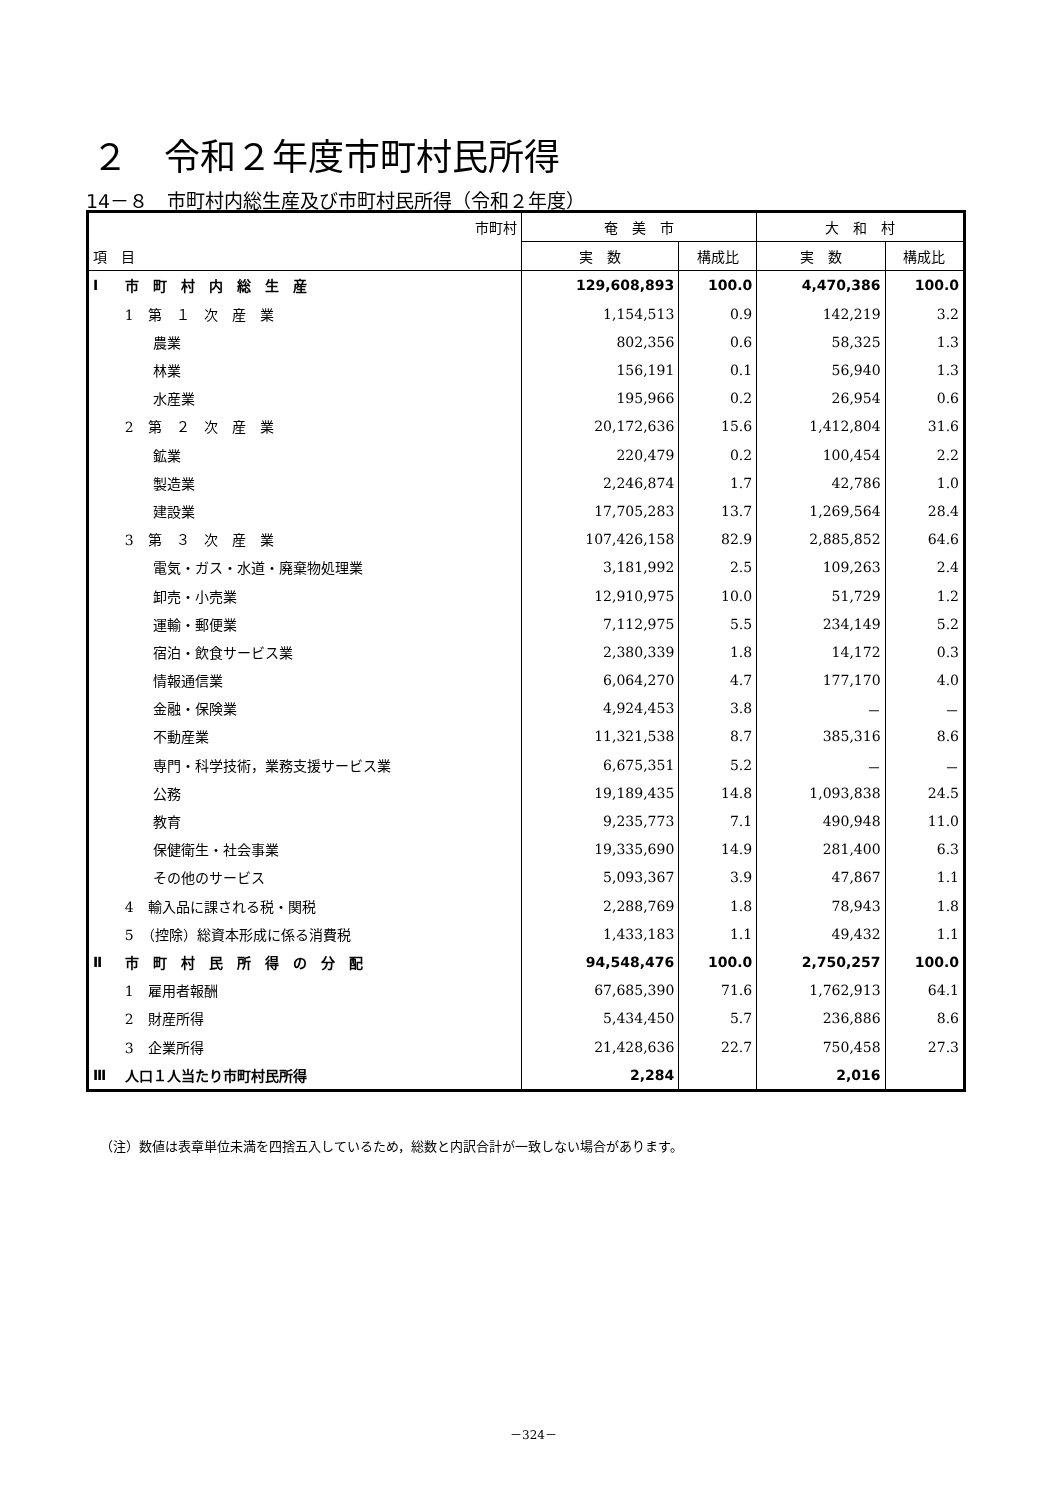２　令和２年度市町村民所得
14－８　市町村内総生産及び市町村民所得（令和２年度）
| 市町村 | | 奄 美 市 | | 大 和 村 | |
| --- | --- | --- | --- | --- | --- |
| 項 目 | | 実 数 | 構成比 | 実 数 | 構成比 |
| Ⅰ | 市 町 村 内 総 生 産 | 129,608,893 | 100.0 | 4,470,386 | 100.0 |
| | 1 第 １ 次 産 業 | 1,154,513 | 0.9 | 142,219 | 3.2 |
| | 農業 | 802,356 | 0.6 | 58,325 | 1.3 |
| | 林業 | 156,191 | 0.1 | 56,940 | 1.3 |
| | 水産業 | 195,966 | 0.2 | 26,954 | 0.6 |
| | 2 第 ２ 次 産 業 | 20,172,636 | 15.6 | 1,412,804 | 31.6 |
| | 鉱業 | 220,479 | 0.2 | 100,454 | 2.2 |
| | 製造業 | 2,246,874 | 1.7 | 42,786 | 1.0 |
| | 建設業 | 17,705,283 | 13.7 | 1,269,564 | 28.4 |
| | 3 第 ３ 次 産 業 | 107,426,158 | 82.9 | 2,885,852 | 64.6 |
| | 電気・ガス・水道・廃棄物処理業 | 3,181,992 | 2.5 | 109,263 | 2.4 |
| | 卸売・小売業 | 12,910,975 | 10.0 | 51,729 | 1.2 |
| | 運輸・郵便業 | 7,112,975 | 5.5 | 234,149 | 5.2 |
| | 宿泊・飲食サービス業 | 2,380,339 | 1.8 | 14,172 | 0.3 |
| | 情報通信業 | 6,064,270 | 4.7 | 177,170 | 4.0 |
| | 金融・保険業 | 4,924,453 | 3.8 | － | － |
| | 不動産業 | 11,321,538 | 8.7 | 385,316 | 8.6 |
| | 専門・科学技術，業務支援サービス業 | 6,675,351 | 5.2 | － | － |
| | 公務 | 19,189,435 | 14.8 | 1,093,838 | 24.5 |
| | 教育 | 9,235,773 | 7.1 | 490,948 | 11.0 |
| | 保健衛生・社会事業 | 19,335,690 | 14.9 | 281,400 | 6.3 |
| | その他のサービス | 5,093,367 | 3.9 | 47,867 | 1.1 |
| | 4 輸入品に課される税・関税 | 2,288,769 | 1.8 | 78,943 | 1.8 |
| | 5 （控除）総資本形成に係る消費税 | 1,433,183 | 1.1 | 49,432 | 1.1 |
| Ⅱ | 市 町 村 民 所 得 の 分 配 | 94,548,476 | 100.0 | 2,750,257 | 100.0 |
| | 1 雇用者報酬 | 67,685,390 | 71.6 | 1,762,913 | 64.1 |
| | 2 財産所得 | 5,434,450 | 5.7 | 236,886 | 8.6 |
| | 3 企業所得 | 21,428,636 | 22.7 | 750,458 | 27.3 |
| Ⅲ | 人口１人当たり市町村民所得 | 2,284 | | 2,016 | |
（注）数値は表章単位未満を四捨五入しているため，総数と内訳合計が一致しない場合があります。
－324－